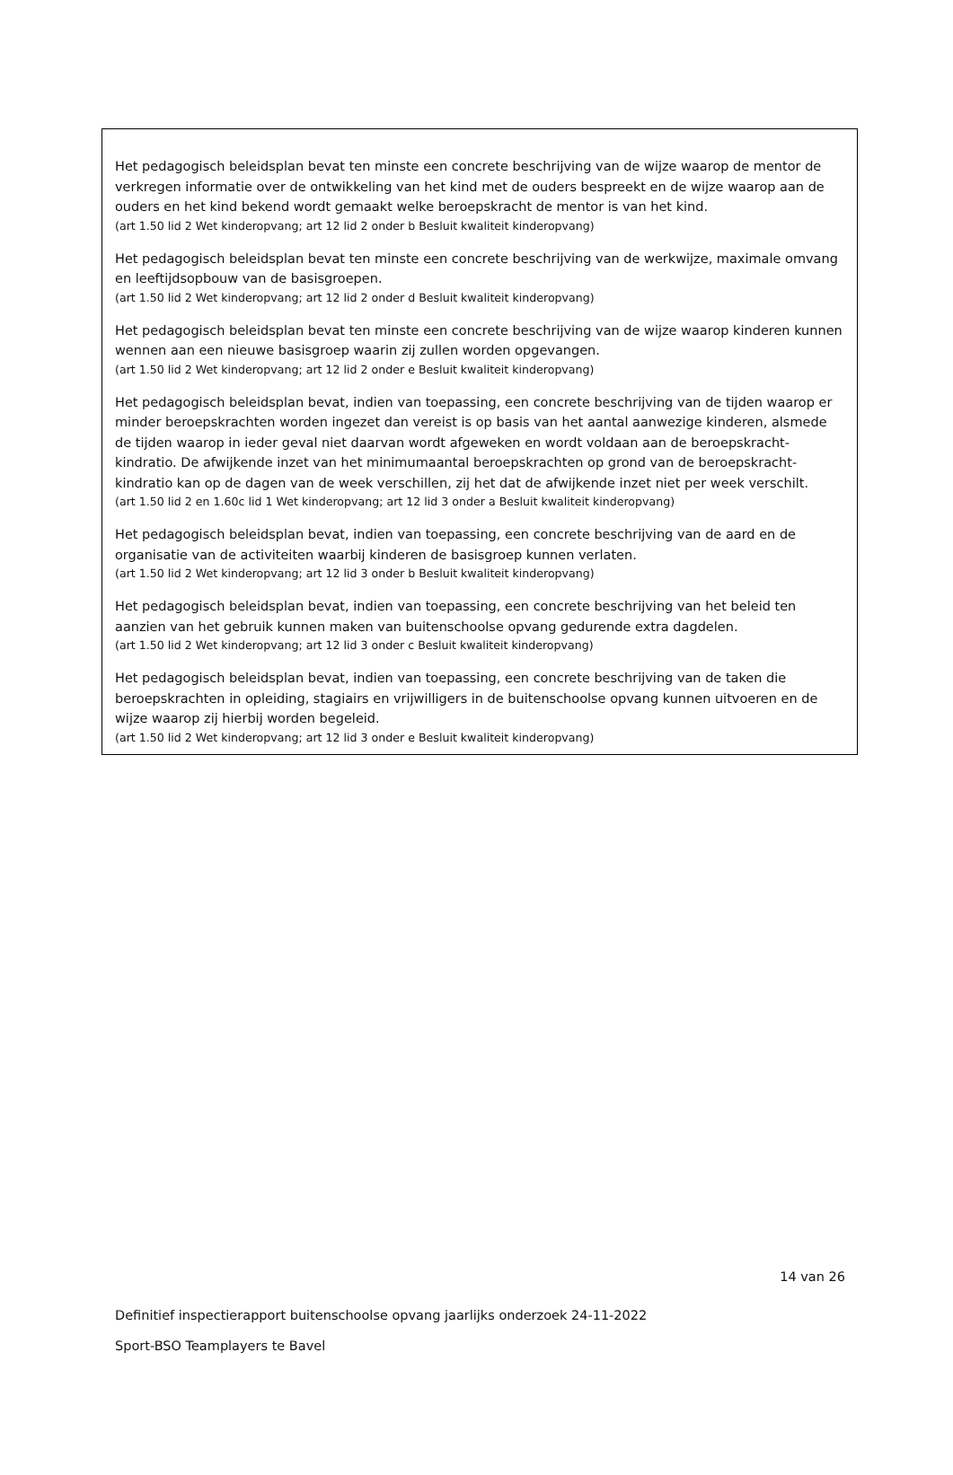Het pedagogisch beleidsplan bevat ten minste een concrete beschrijving van de wijze waarop de mentor de verkregen informatie over de ontwikkeling van het kind met de ouders bespreekt en de wijze waarop aan de ouders en het kind bekend wordt gemaakt welke beroepskracht de mentor is van het kind.
(art 1.50 lid 2 Wet kinderopvang; art 12 lid 2 onder b Besluit kwaliteit kinderopvang)
Het pedagogisch beleidsplan bevat ten minste een concrete beschrijving van de werkwijze, maximale omvang en leeftijdsopbouw van de basisgroepen.
(art 1.50 lid 2 Wet kinderopvang; art 12 lid 2 onder d Besluit kwaliteit kinderopvang)
Het pedagogisch beleidsplan bevat ten minste een concrete beschrijving van de wijze waarop kinderen kunnen wennen aan een nieuwe basisgroep waarin zij zullen worden opgevangen.
(art 1.50 lid 2 Wet kinderopvang; art 12 lid 2 onder e Besluit kwaliteit kinderopvang)
Het pedagogisch beleidsplan bevat, indien van toepassing, een concrete beschrijving van de tijden waarop er minder beroepskrachten worden ingezet dan vereist is op basis van het aantal aanwezige kinderen, alsmede de tijden waarop in ieder geval niet daarvan wordt afgeweken en wordt voldaan aan de beroepskracht-kindratio. De afwijkende inzet van het minimumaantal beroepskrachten op grond van de beroepskracht-kindratio kan op de dagen van de week verschillen, zij het dat de afwijkende inzet niet per week verschilt.
(art 1.50 lid 2 en 1.60c lid 1 Wet kinderopvang; art 12 lid 3 onder a Besluit kwaliteit kinderopvang)
Het pedagogisch beleidsplan bevat, indien van toepassing, een concrete beschrijving van de aard en de organisatie van de activiteiten waarbij kinderen de basisgroep kunnen verlaten.
(art 1.50 lid 2 Wet kinderopvang; art 12 lid 3 onder b Besluit kwaliteit kinderopvang)
Het pedagogisch beleidsplan bevat, indien van toepassing, een concrete beschrijving van het beleid ten aanzien van het gebruik kunnen maken van buitenschoolse opvang gedurende extra dagdelen.
(art 1.50 lid 2 Wet kinderopvang; art 12 lid 3 onder c Besluit kwaliteit kinderopvang)
Het pedagogisch beleidsplan bevat, indien van toepassing, een concrete beschrijving van de taken die beroepskrachten in opleiding, stagiairs en vrijwilligers in de buitenschoolse opvang kunnen uitvoeren en de wijze waarop zij hierbij worden begeleid.
(art 1.50 lid 2 Wet kinderopvang; art 12 lid 3 onder e Besluit kwaliteit kinderopvang)
14 van 26
Definitief inspectierapport buitenschoolse opvang jaarlijks onderzoek 24-11-2022
Sport-BSO Teamplayers te Bavel